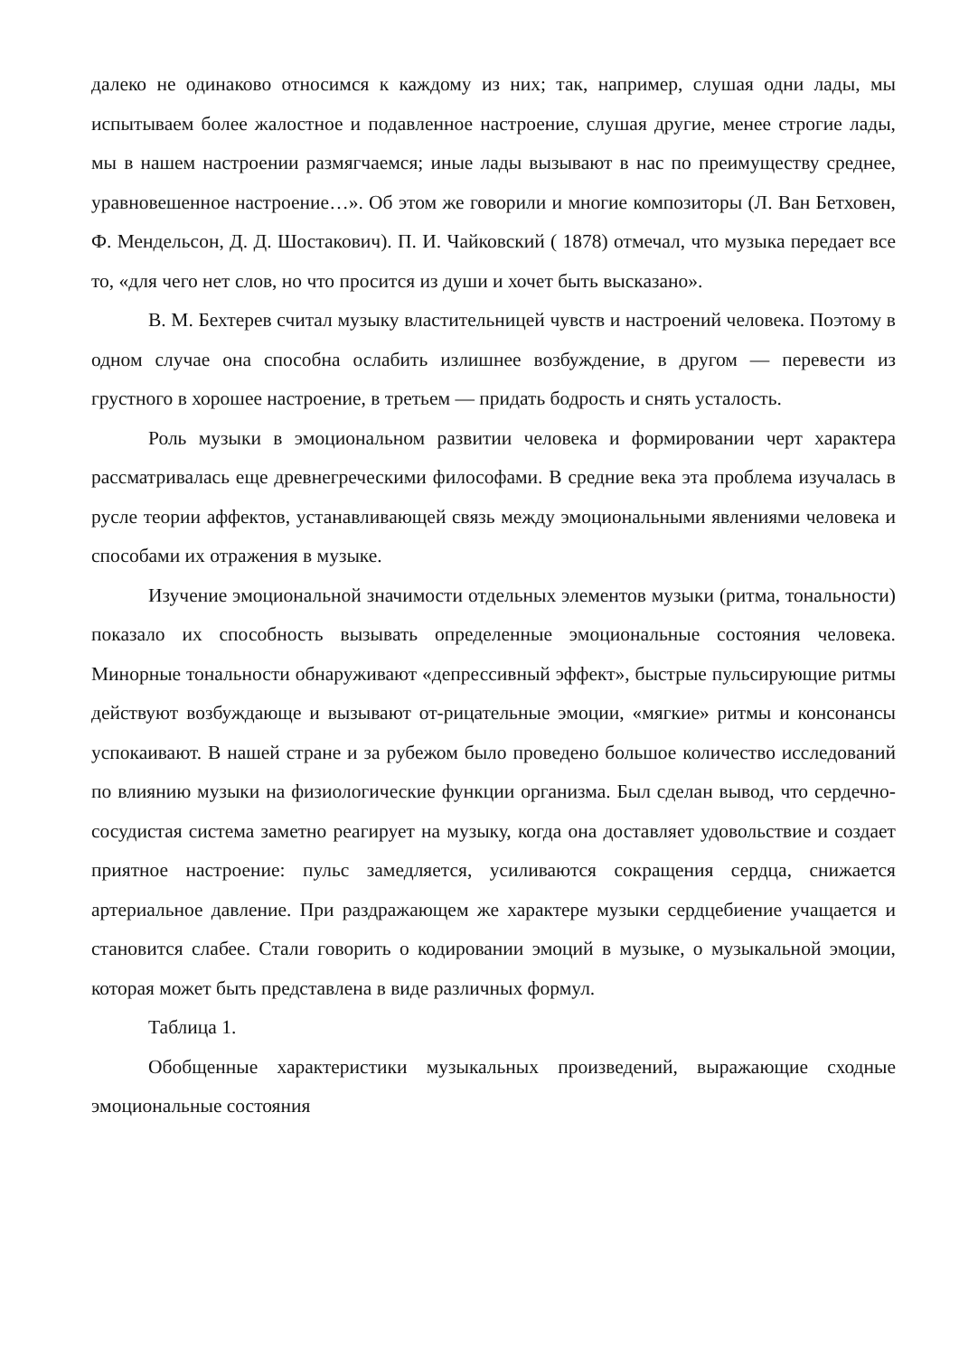далеко не одинаково относимся к каждому из них; так, например, слушая одни лады, мы испытываем более жалостное и подавленное настроение, слушая другие, менее строгие лады, мы в нашем настроении размягчаемся; иные лады вызывают в нас по преимуществу среднее, уравновешенное настроение…». Об этом же говорили и многие композиторы (Л. Ван Бетховен, Ф. Мендельсон, Д. Д. Шостакович). П. И. Чайковский ( 1878) отмечал, что музыка передает все то, «для чего нет слов, но что просится из души и хочет быть высказано».
В. М. Бехтерев считал музыку властительницей чувств и настроений человека. Поэтому в одном случае она способна ослабить излишнее возбуждение, в другом — перевести из грустного в хорошее настроение, в третьем — придать бодрость и снять усталость.
Роль музыки в эмоциональном развитии человека и формировании черт характера рассматривалась еще древнегреческими философами. В средние века эта проблема изучалась в русле теории аффектов, устанавливающей связь между эмоциональными явлениями человека и способами их отражения в музыке.
Изучение эмоциональной значимости отдельных элементов музыки (ритма, тональности) показало их способность вызывать определенные эмоциональные состояния человека. Минорные тональности обнаруживают «депрессивный эффект», быстрые пульсирующие ритмы действуют возбуждающе и вызывают от-рицательные эмоции, «мягкие» ритмы и консонансы успокаивают. В нашей стране и за рубежом было проведено большое количество исследований по влиянию музыки на физиологические функции организма. Был сделан вывод, что сердечно-сосудистая система заметно реагирует на музыку, когда она доставляет удовольствие и создает приятное настроение: пульс замедляется, усиливаются сокращения сердца, снижается артериальное давление. При раздражающем же характере музыки сердцебиение учащается и становится слабее. Стали говорить о кодировании эмоций в музыке, о музыкальной эмоции, которая может быть представлена в виде различных формул.
Таблица 1.
Обобщенные характеристики музыкальных произведений, выражающие сходные эмоциональные состояния